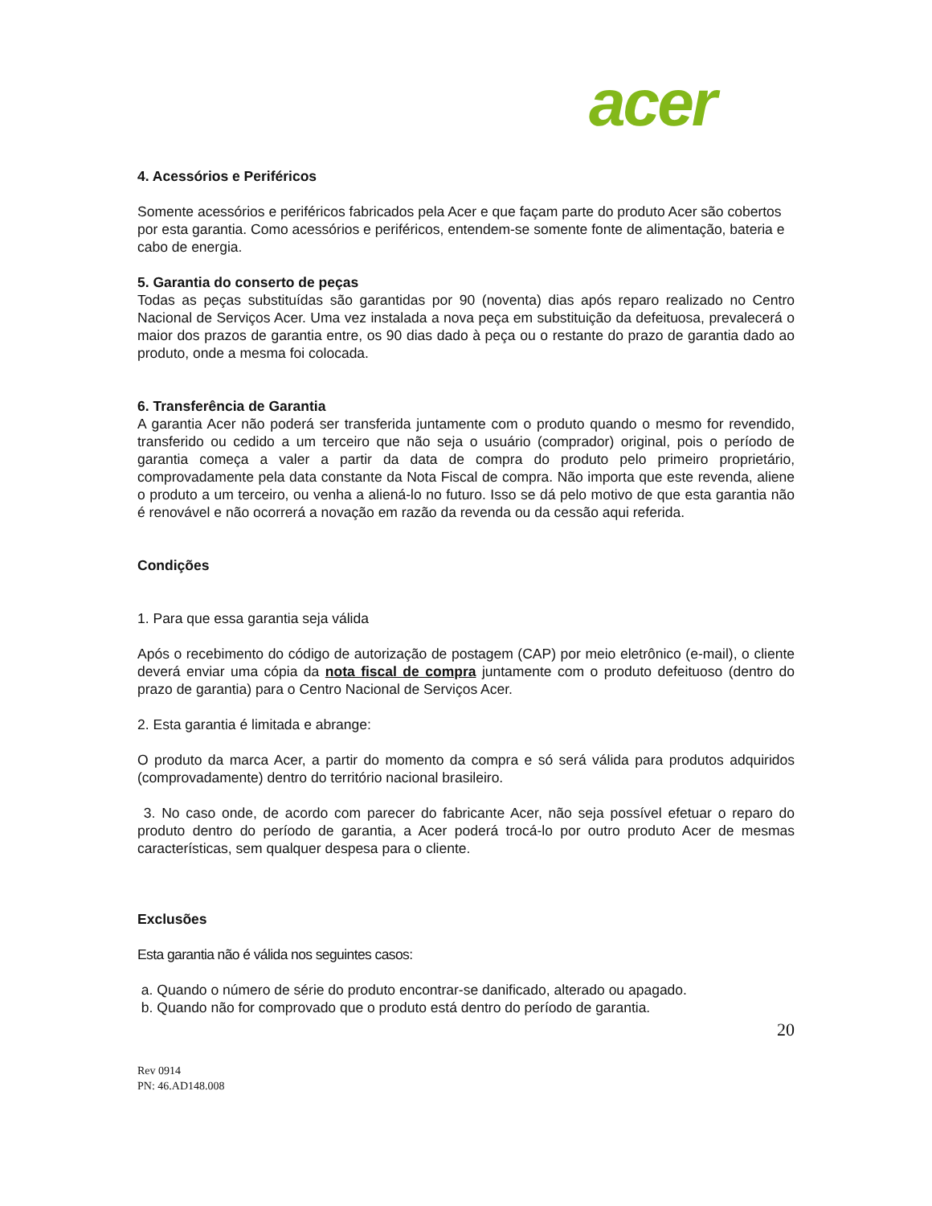acer
4. Acessórios e Periféricos
Somente acessórios e periféricos fabricados pela Acer e que façam parte do produto Acer são cobertos por esta garantia. Como acessórios e periféricos, entendem-se somente fonte de alimentação, bateria e cabo de energia.
5. Garantia do conserto de peças
Todas as peças substituídas são garantidas por 90 (noventa) dias após reparo realizado no Centro Nacional de Serviços Acer. Uma vez instalada a nova peça em substituição da defeituosa, prevalecerá o maior dos prazos de garantia entre, os 90 dias dado à peça ou o restante do prazo de garantia dado ao produto, onde a mesma foi colocada.
6. Transferência de Garantia
A garantia Acer não poderá ser transferida juntamente com o produto quando o mesmo for revendido, transferido ou cedido a um terceiro que não seja o usuário (comprador) original, pois o período de garantia começa a valer a partir da data de compra do produto pelo primeiro proprietário, comprovadamente pela data constante da Nota Fiscal de compra. Não importa que este revenda, aliene o produto a um terceiro, ou venha a aliená-lo no futuro. Isso se dá pelo motivo de que esta garantia não é renovável e não ocorrerá a novação em razão da revenda ou da cessão aqui referida.
Condições
1. Para que essa garantia seja válida
Após o recebimento do código de autorização de postagem (CAP) por meio eletrônico (e-mail), o cliente deverá enviar uma cópia da nota fiscal de compra juntamente com o produto defeituoso (dentro do prazo de garantia) para o Centro Nacional de Serviços Acer.
2. Esta garantia é limitada e abrange:
O produto da marca Acer, a partir do momento da compra e só será válida para produtos adquiridos (comprovadamente) dentro do território nacional brasileiro.
3. No caso onde, de acordo com parecer do fabricante Acer, não seja possível efetuar o reparo do produto dentro do período de garantia, a Acer poderá trocá-lo por outro produto Acer de mesmas características, sem qualquer despesa para o cliente.
Exclusões
Esta garantia não é válida nos seguintes casos:
a. Quando o número de série do produto encontrar-se danificado, alterado ou apagado.
b. Quando não for comprovado que o produto está dentro do período de garantia.
20
Rev 0914
PN: 46.AD148.008